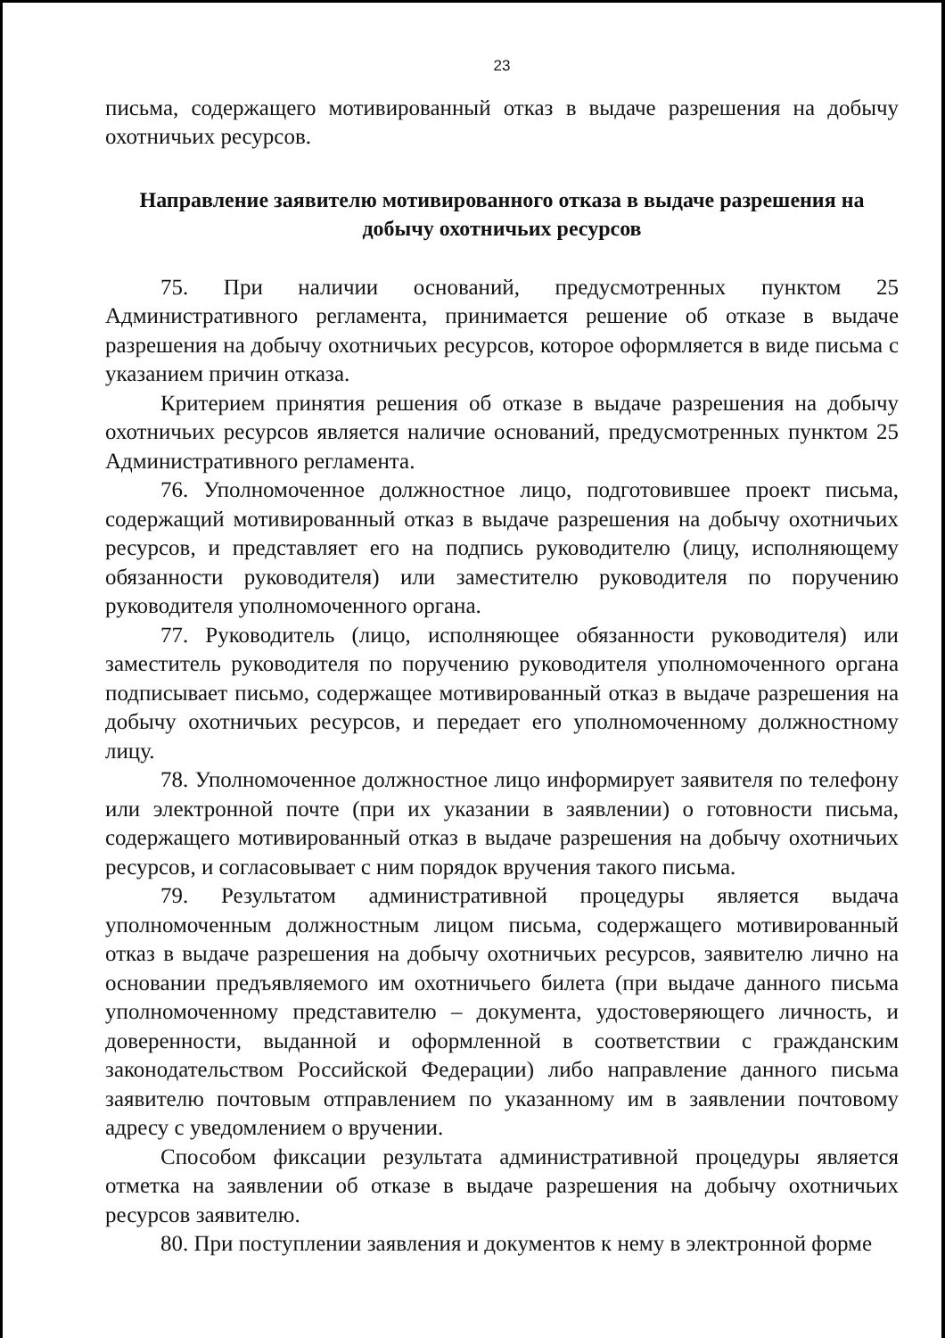23
письма, содержащего мотивированный отказ в выдаче разрешения на добычу охотничьих ресурсов.
Направление заявителю мотивированного отказа в выдаче разрешения на добычу охотничьих ресурсов
75. При наличии оснований, предусмотренных пунктом 25 Административного регламента, принимается решение об отказе в выдаче разрешения на добычу охотничьих ресурсов, которое оформляется в виде письма с указанием причин отказа.
Критерием принятия решения об отказе в выдаче разрешения на добычу охотничьих ресурсов является наличие оснований, предусмотренных пунктом 25 Административного регламента.
76. Уполномоченное должностное лицо, подготовившее проект письма, содержащий мотивированный отказ в выдаче разрешения на добычу охотничьих ресурсов, и представляет его на подпись руководителю (лицу, исполняющему обязанности руководителя) или заместителю руководителя по поручению руководителя уполномоченного органа.
77. Руководитель (лицо, исполняющее обязанности руководителя) или заместитель руководителя по поручению руководителя уполномоченного органа подписывает письмо, содержащее мотивированный отказ в выдаче разрешения на добычу охотничьих ресурсов, и передает его уполномоченному должностному лицу.
78. Уполномоченное должностное лицо информирует заявителя по телефону или электронной почте (при их указании в заявлении) о готовности письма, содержащего мотивированный отказ в выдаче разрешения на добычу охотничьих ресурсов, и согласовывает с ним порядок вручения такого письма.
79. Результатом административной процедуры является выдача уполномоченным должностным лицом письма, содержащего мотивированный отказ в выдаче разрешения на добычу охотничьих ресурсов, заявителю лично на основании предъявляемого им охотничьего билета (при выдаче данного письма уполномоченному представителю – документа, удостоверяющего личность, и доверенности, выданной и оформленной в соответствии с гражданским законодательством Российской Федерации) либо направление данного письма заявителю почтовым отправлением по указанному им в заявлении почтовому адресу с уведомлением о вручении.
Способом фиксации результата административной процедуры является отметка на заявлении об отказе в выдаче разрешения на добычу охотничьих ресурсов заявителю.
80. При поступлении заявления и документов к нему в электронной форме